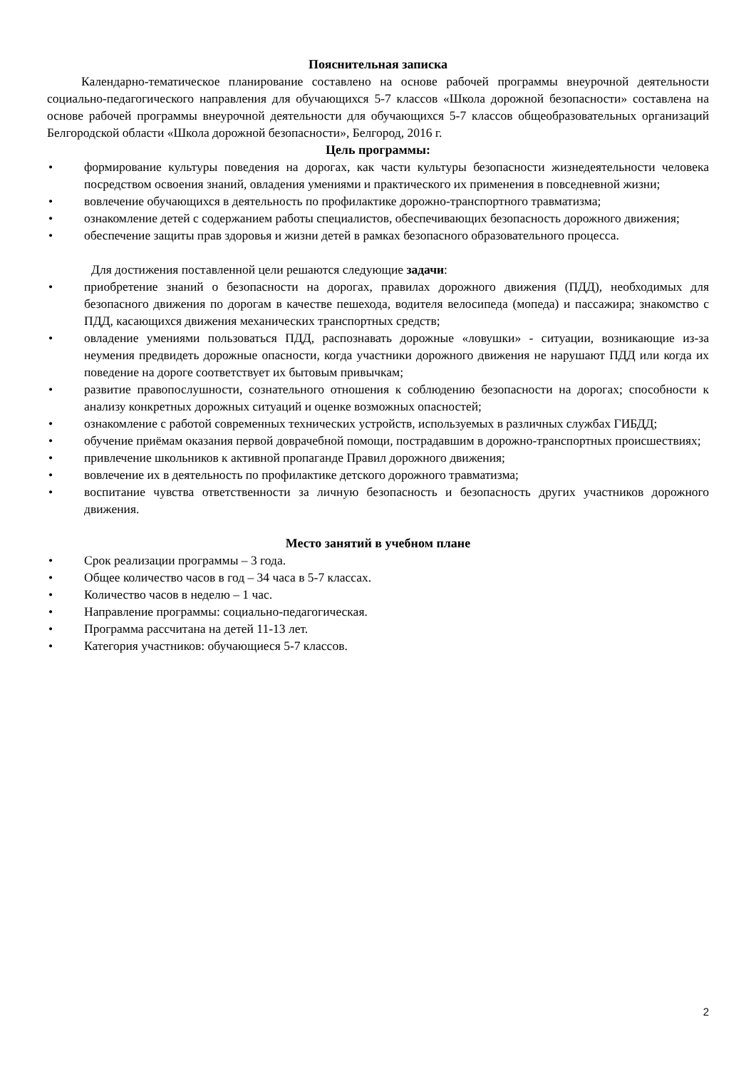Пояснительная записка
Календарно-тематическое планирование составлено на основе рабочей программы внеурочной деятельности социально-педагогического направления для обучающихся 5-7 классов «Школа дорожной безопасности» составлена на основе рабочей программы внеурочной деятельности для обучающихся 5-7 классов общеобразовательных организаций Белгородской области «Школа дорожной безопасности», Белгород, 2016 г.
Цель программы:
• формирование культуры поведения на дорогах, как части культуры безопасности жизнедеятельности человека посредством освоения знаний, овладения умениями и практического их применения в повседневной жизни;
• вовлечение обучающихся в деятельность по профилактике дорожно-транспортного травматизма;
• ознакомление детей с содержанием работы специалистов, обеспечивающих безопасность дорожного движения;
• обеспечение защиты прав здоровья и жизни детей в рамках безопасного образовательного процесса.
Для достижения поставленной цели решаются следующие задачи:
• приобретение знаний о безопасности на дорогах, правилах дорожного движения (ПДД), необходимых для безопасного движения по дорогам в качестве пешехода, водителя велосипеда (мопеда) и пассажира; знакомство с ПДД, касающихся движения механических транспортных средств;
• овладение умениями пользоваться ПДД, распознавать дорожные «ловушки» - ситуации, возникающие из-за неумения предвидеть дорожные опасности, когда участники дорожного движения не нарушают ПДД или когда их поведение на дороге соответствует их бытовым привычкам;
• развитие правопослушности, сознательного отношения к соблюдению безопасности на дорогах; способности к анализу конкретных дорожных ситуаций и оценке возможных опасностей;
• ознакомление с работой современных технических устройств, используемых в различных службах ГИБДД;
• обучение приёмам оказания первой доврачебной помощи, пострадавшим в дорожно-транспортных происшествиях;
• привлечение школьников к активной пропаганде Правил дорожного движения;
• вовлечение их в деятельность по профилактике детского дорожного травматизма;
• воспитание чувства ответственности за личную безопасность и безопасность других участников дорожного движения.
Место занятий в учебном плане
• Срок реализации программы – 3 года.
• Общее количество часов в год – 34 часа в 5-7 классах.
• Количество часов в неделю – 1 час.
• Направление программы: социально-педагогическая.
• Программа рассчитана на детей 11-13 лет.
• Категория участников: обучающиеся 5-7 классов.
2